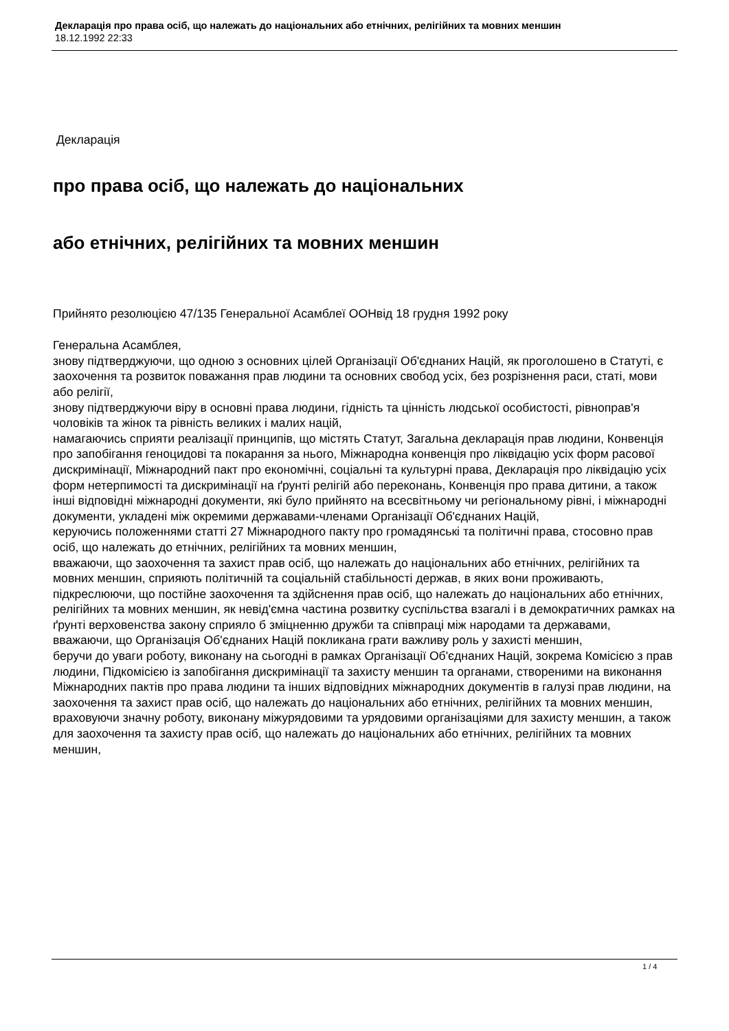Декларація про права осіб, що належать до національних або етнічних, релігійних та мовних меншин
18.12.1992 22:33
Декларація
про права осіб, що належать до національних
або етнічних, релігійних та мовних меншин
Прийнято резолюцією 47/135 Генеральної Асамблеї ООНвід 18 грудня 1992 року
Генеральна Асамблея,
знову підтверджуючи, що одною з основних цілей Організації Об'єднаних Націй, як проголошено в Статуті, є заохочення та розвиток поважання прав людини та основних свобод усіх, без розрізнення раси, статі, мови або релігії,
знову підтверджуючи віру в основні права людини, гідність та цінність людської особистості, рівноправ'я чоловіків та жінок та рівність великих і малих націй,
намагаючись сприяти реалізації принципів, що містять Статут, Загальна декларація прав людини, Конвенція про запобігання геноцидові та покарання за нього, Міжнародна конвенція про ліквідацію усіх форм расової дискримінації, Міжнародний пакт про економічні, соціальні та культурні права, Декларація про ліквідацію усіх форм нетерпимості та дискримінації на ґрунті релігій або переконань, Конвенція про права дитини, а також інші відповідні міжнародні документи, які було прийнято на всесвітньому чи регіональному рівні, і міжнародні документи, укладені між окремими державами-членами Організації Об'єднаних Націй,
керуючись положеннями статті 27 Міжнародного пакту про громадянські та політичні права, стосовно прав осіб, що належать до етнічних, релігійних та мовних меншин,
вважаючи, що заохочення та захист прав осіб, що належать до національних або етнічних, релігійних та мовних меншин, сприяють політичній та соціальній стабільності держав, в яких вони проживають,
підкреслюючи, що постійне заохочення та здійснення прав осіб, що належать до національних або етнічних, релігійних та мовних меншин, як невід'ємна частина розвитку суспільства взагалі і в демократичних рамках на ґрунті верховенства закону сприяло б зміцненню дружби та співпраці між народами та державами,
вважаючи, що Організація Об'єднаних Націй покликана грати важливу роль у захисті меншин,
беручи до уваги роботу, виконану на сьогодні в рамках Організації Об'єднаних Націй, зокрема Комісією з прав людини, Підкомісією із запобігання дискримінації та захисту меншин та органами, створеними на виконання Міжнародних пактів про права людини та інших відповідних міжнародних документів в галузі прав людини, на заохочення та захист прав осіб, що належать до національних або етнічних, релігійних та мовних меншин,
враховуючи значну роботу, виконану міжурядовими та урядовими організаціями для захисту меншин, а також для заохочення та захисту прав осіб, що належать до національних або етнічних, релігійних та мовних меншин,
1 / 4